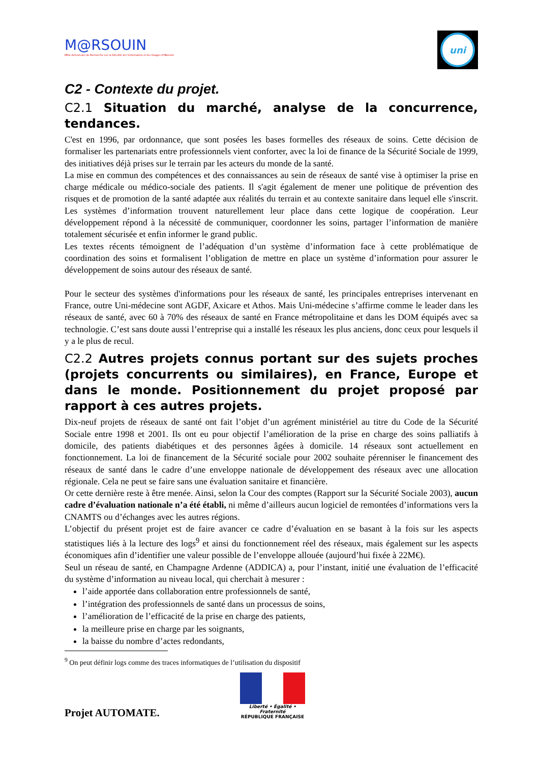M@RSOUIN
Môle Armoricain de Recherche sur la SOciété de l'information et les Usages d'INternet
uni
C2 - Contexte du projet.
C2.1 Situation du marché, analyse de la concurrence, tendances.
C'est en 1996, par ordonnance, que sont posées les bases formelles des réseaux de soins. Cette décision de formaliser les partenariats entre professionnels vient conforter, avec la loi de finance de la Sécurité Sociale de 1999, des initiatives déjà prises sur le terrain par les acteurs du monde de la santé.
La mise en commun des compétences et des connaissances au sein de réseaux de santé vise à optimiser la prise en charge médicale ou médico-sociale des patients. Il s'agit également de mener une politique de prévention des risques et de promotion de la santé adaptée aux réalités du terrain et au contexte sanitaire dans lequel elle s'inscrit. Les systèmes d’information trouvent naturellement leur place dans cette logique de coopération. Leur développement répond à la nécessité de communiquer, coordonner les soins, partager l’information de manière totalement sécurisée et enfin informer le grand public.
Les textes récents témoignent de l’adéquation d’un système d’information face à cette problématique de coordination des soins et formalisent l’obligation de mettre en place un système d’information pour assurer le développement de soins autour des réseaux de santé.
Pour le secteur des systèmes d'informations pour les réseaux de santé, les principales entreprises intervenant en France, outre Uni-médecine sont AGDF, Axicare et Athos. Mais Uni-médecine s’affirme comme le leader dans les réseaux de santé, avec 60 à 70% des réseaux de santé en France métropolitaine et dans les DOM équipés avec sa technologie. C’est sans doute aussi l’entreprise qui a installé les réseaux les plus anciens, donc ceux pour lesquels il y a le plus de recul.
C2.2 Autres projets connus portant sur des sujets proches (projets concurrents ou similaires), en France, Europe et dans le monde. Positionnement du projet proposé par rapport à ces autres projets.
Dix-neuf projets de réseaux de santé ont fait l’objet d’un agrément ministériel au titre du Code de la Sécurité Sociale entre 1998 et 2001. Ils ont eu pour objectif l’amélioration de la prise en charge des soins palliatifs à domicile, des patients diabétiques et des personnes âgées à domicile. 14 réseaux sont actuellement en fonctionnement. La loi de financement de la Sécurité sociale pour 2002 souhaite pérenniser le financement des réseaux de santé dans le cadre d’une enveloppe nationale de développement des réseaux avec une allocation régionale. Cela ne peut se faire sans une évaluation sanitaire et financière.
Or cette dernière reste à être menée. Ainsi, selon la Cour des comptes (Rapport sur la Sécurité Sociale 2003), aucun cadre d’évaluation nationale n’a été établi, ni même d’ailleurs aucun logiciel de remontées d’informations vers la CNAMTS ou d’échanges avec les autres régions.
L’objectif du présent projet est de faire avancer ce cadre d’évaluation en se basant à la fois sur les aspects statistiques liés à la lecture des logs<sup>9</sup> et ainsi du fonctionnement réel des réseaux, mais également sur les aspects économiques afin d’identifier une valeur possible de l’enveloppe allouée (aujourd’hui fixée à 22M€).
Seul un réseau de santé, en Champagne Ardenne (ADDICA) a, pour l’instant, initié une évaluation de l’efficacité du système d’information au niveau local, qui cherchait à mesurer :
l’aide apportée dans collaboration entre professionnels de santé,
l’intégration des professionnels de santé dans un processus de soins,
l’amélioration de l’efficacité de la prise en charge des patients,
la meilleure prise en charge par les soignants,
la baisse du nombre d’actes redondants,
<sup>9</sup> On peut définir logs comme des traces informatiques de l’utilisation du dispositif
Projet AUTOMATE.
Liberté • Égalité • Fraternité
RÉPUBLIQUE FRANÇAISE